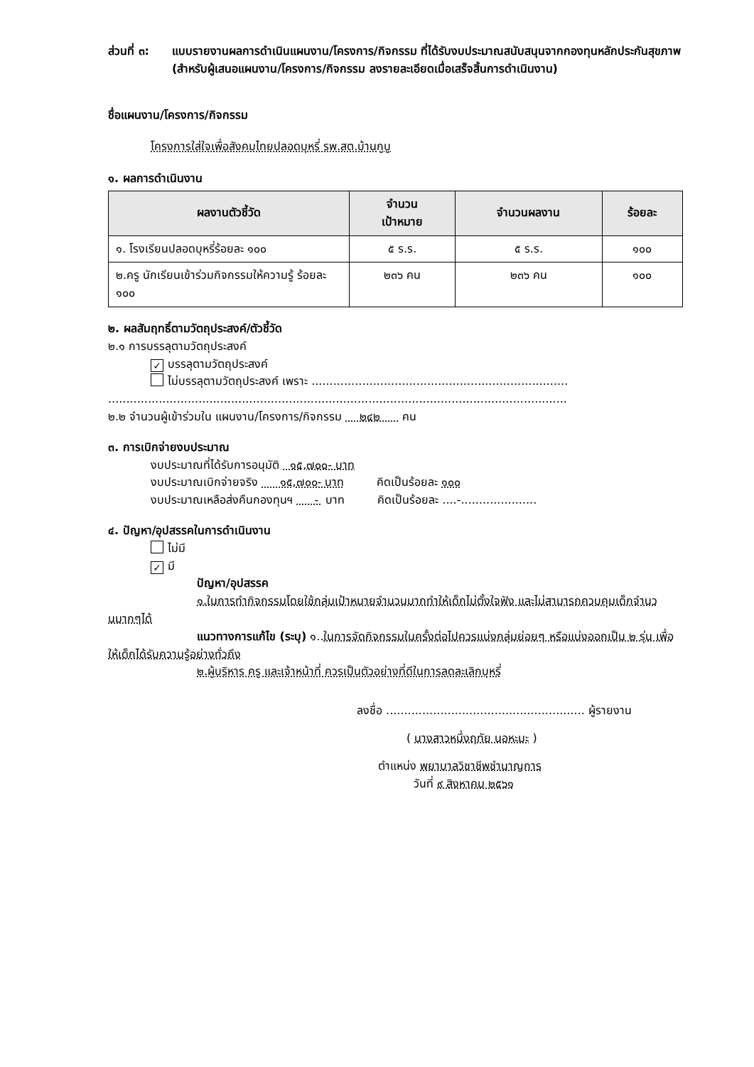ส่วนที่ ๓: แบบรายงานผลการดำเนินแผนงาน/โครงการ/กิจกรรม ที่ได้รับงบประมาณสนับสนุนจากกองทุนหลักประกันสุขภาพ (สำหรับผู้เสนอแผนงาน/โครงการ/กิจกรรม ลงรายละเอียดเมื่อเสร็จสิ้นการดำเนินงาน)
ชื่อแผนงาน/โครงการ/กิจกรรม
โครงการใส่ใจเพื่อสังคมไทยปลอดบุหรี่ รพ.สต.บ้านกูบู
๑. ผลการดำเนินงาน
| ผลงานตัวชี้วัด | จำนวน เป้าหมาย | จำนวนผลงาน | ร้อยละ |
| --- | --- | --- | --- |
| ๑. โรงเรียนปลอดบุหรี่ร้อยละ ๑๐๐ | ๕ ร.ร. | ๕ ร.ร. | ๑๐๐ |
| ๒.ครู นักเรียนเข้าร่วมกิจกรรมให้ความรู้ ร้อยละ ๑๐๐ | ๒๓๖ คน | ๒๓๖ คน | ๑๐๐ |
๒. ผลสัมฤทธิ์ตามวัตถุประสงค์/ตัวชี้วัด
๒.๑ การบรรลุตามวัตถุประสงค์
✓ บรรลุตามวัตถุประสงค์
ไม่บรรลุตามวัตถุประสงค์ เพราะ .......................................................................
...............................................................................................................................
๒.๒ จำนวนผู้เข้าร่วมใน แผนงาน/โครงการ/กิจกรรม ๒๔๒ คน
๓. การเบิกจ่ายงบประมาณ
งบประมาณที่ได้รับการอนุมัติ ๑๕,๗๐๐- บาท
งบประมาณเบิกจ่ายจริง ๑๕,๗๐๐- บาท คิดเป็นร้อยละ ๑๐๐
งบประมาณเหลือส่งคืนกองทุนฯ - บาท คิดเป็นร้อยละ ....-.....................
๔. ปัญหา/อุปสรรคในการดำเนินงาน
ไม่มี
✓ มี
ปัญหา/อุปสรรค
๑.ในการทำกิจกรรมโดยใช้กลุ่มเป้าหมายจำนวนมากทำให้เด็กไม่ตั้งใจฟัง และไม่สามารถควบคุมเด็กจำนวนมากๆได้
แนวทางการแก้ไข (ระบุ) ๑..ในการจัดกิจกรรมในครั้งต่อไปควรแบ่งกลุ่มย่อยๆ หรือแบ่งออกเป็น ๒ รุ่น เพื่อให้เด็กได้รับความรู้อย่างทั่วถึง
๒.ผู้บริหาร ครู และเจ้าหน้าที่ ควรเป็นตัวอย่างที่ดีในการลดละเลิกบุหรี่
ลงชื่อ ....................................................... ผู้รายงาน
( นางสาวหนึ่งฤทัย นอหะมะ )
ตำแหน่ง พยาบาลวิชาชีพชำนาญการ
วันที่ ๙ สิงหาคม ๒๕๖๑